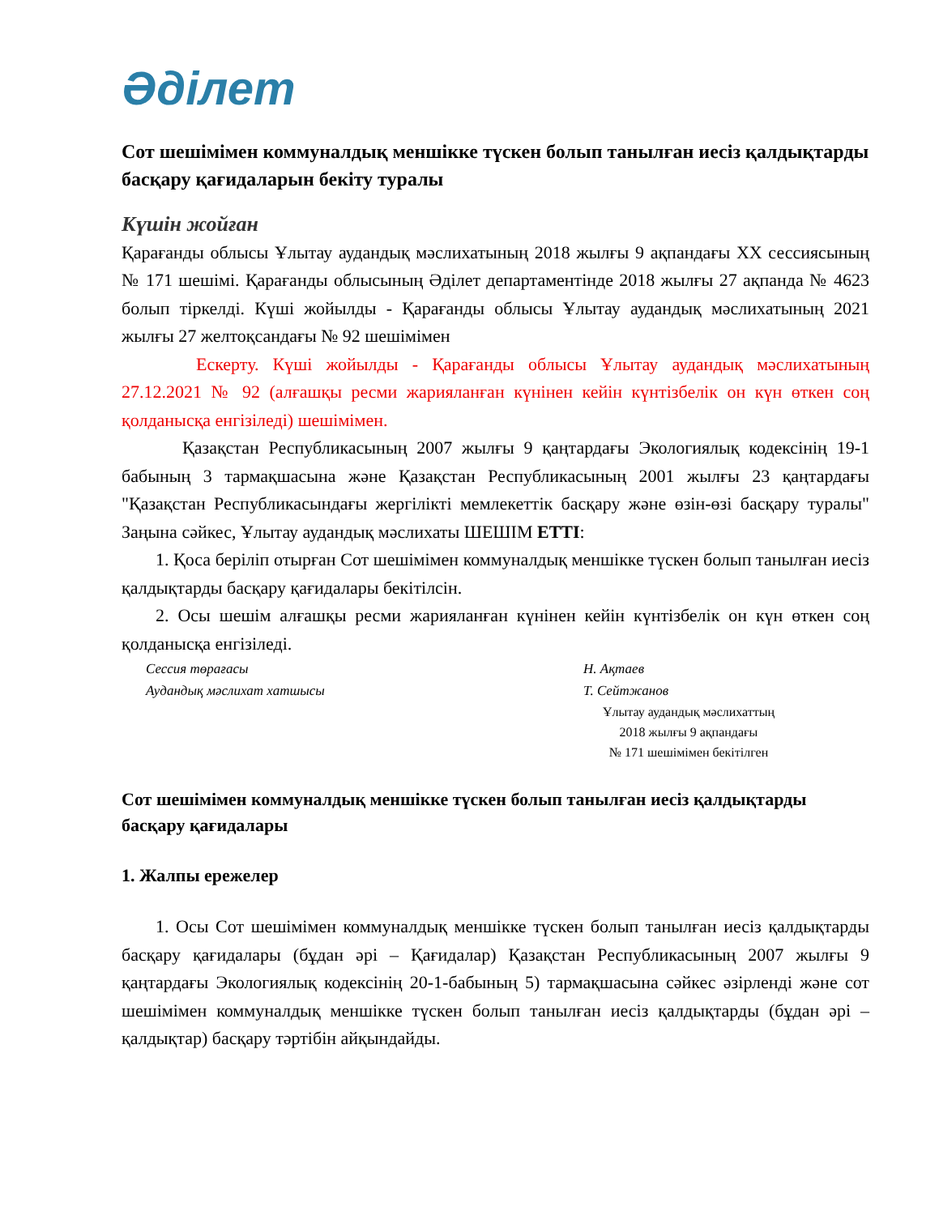Әділет
Сот шешімімен коммуналдық меншікке түскен болып танылған иесіз қалдықтарды басқару қағидаларын бекіту туралы
Күшін жойған
Қарағанды облысы Ұлытау аудандық мәслихатының 2018 жылғы 9 ақпандағы XX сессиясының № 171 шешімі. Қарағанды облысының Әділет департаментінде 2018 жылғы 27 ақпанда № 4623 болып тіркелді. Күші жойылды - Қарағанды облысы Ұлытау аудандық мәслихатының 2021 жылғы 27 желтоқсандағы № 92 шешімімен
Ескерту. Күші жойылды - Қарағанды облысы Ұлытау аудандық мәслихатының 27.12.2021 № 92 (алғашқы ресми жарияланған күнінен кейін күнтізбелік он күн өткен соң қолданысқа енгізіледі) шешімімен.
Қазақстан Республикасының 2007 жылғы 9 қаңтардағы Экологиялық кодексінің 19-1 бабының 3 тармақшасына және Қазақстан Республикасының 2001 жылғы 23 қаңтардағы "Қазақстан Республикасындағы жергілікті мемлекеттік басқару және өзін-өзі басқару туралы" Заңына сәйкес, Ұлытау аудандық мәслихаты ШЕШІМ ЕТТІ:
1. Қоса беріліп отырған Сот шешімімен коммуналдық меншікке түскен болып танылған иесіз қалдықтарды басқару қағидалары бекітілсін.
2. Осы шешім алғашқы ресми жарияланған күнінен кейін күнтізбелік он күн өткен соң қолданысқа енгізіледі.
Сессия төрағасы Н. Ақтаев
Аудандық мәслихат хатшысы Т. Сейтжанов
Ұлытау аудандық мәслихаттың
2018 жылғы 9 ақпандағы
№ 171 шешімімен бекітілген
Сот шешімімен коммуналдық меншікке түскен болып танылған иесіз қалдықтарды басқару қағидалары
1. Жалпы ережелер
1. Осы Сот шешімімен коммуналдық меншікке түскен болып танылған иесіз қалдықтарды басқару қағидалары (бұдан әрі – Қағидалар) Қазақстан Республикасының 2007 жылғы 9 қаңтардағы Экологиялық кодексінің 20-1-бабының 5) тармақшасына сәйкес әзірленді және сот шешімімен коммуналдық меншікке түскен болып танылған иесіз қалдықтарды (бұдан әрі – қалдықтар) басқару тәртібін айқындайды.